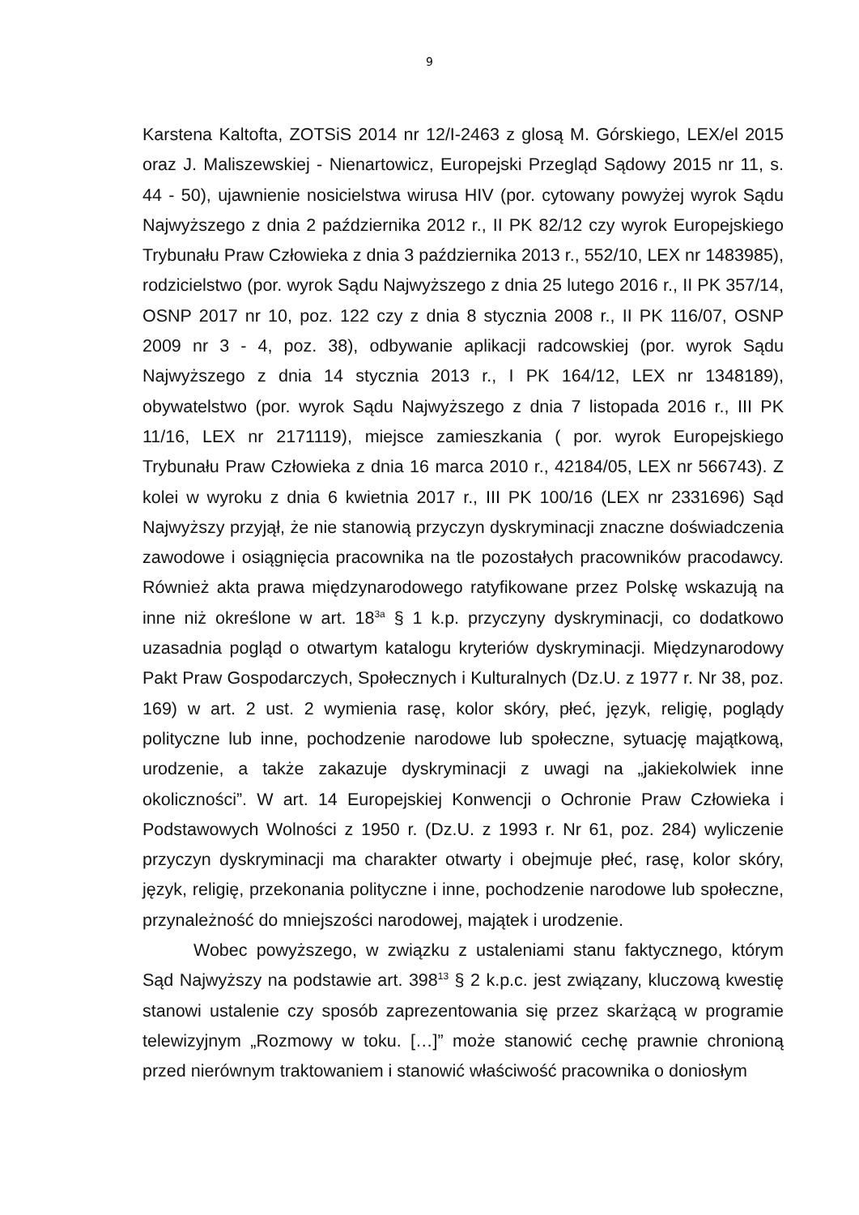9
Karstena Kaltofta, ZOTSiS 2014 nr 12/I-2463 z glosą M. Górskiego, LEX/el 2015 oraz J. Maliszewskiej - Nienartowicz, Europejski Przegląd Sądowy 2015 nr 11, s. 44 - 50), ujawnienie nosicielstwa wirusa HIV (por. cytowany powyżej wyrok Sądu Najwyższego z dnia 2 października 2012 r., II PK 82/12 czy wyrok Europejskiego Trybunału Praw Człowieka z dnia 3 października 2013 r., 552/10, LEX nr 1483985), rodzicielstwo (por. wyrok Sądu Najwyższego z dnia 25 lutego 2016 r., II PK 357/14, OSNP 2017 nr 10, poz. 122 czy z dnia 8 stycznia 2008 r., II PK 116/07, OSNP 2009 nr 3 - 4, poz. 38), odbywanie aplikacji radcowskiej (por. wyrok Sądu Najwyższego z dnia 14 stycznia 2013 r., I PK 164/12, LEX nr 1348189), obywatelstwo (por. wyrok Sądu Najwyższego z dnia 7 listopada 2016 r., III PK 11/16, LEX nr 2171119), miejsce zamieszkania ( por. wyrok Europejskiego Trybunału Praw Człowieka z dnia 16 marca 2010 r., 42184/05, LEX nr 566743). Z kolei w wyroku z dnia 6 kwietnia 2017 r., III PK 100/16 (LEX nr 2331696) Sąd Najwyższy przyjął, że nie stanowią przyczyn dyskryminacji znaczne doświadczenia zawodowe i osiągnięcia pracownika na tle pozostałych pracowników pracodawcy. Również akta prawa międzynarodowego ratyfikowane przez Polskę wskazują na inne niż określone w art. 18<sup>3a</sup> § 1 k.p. przyczyny dyskryminacji, co dodatkowo uzasadnia pogląd o otwartym katalogu kryteriów dyskryminacji. Międzynarodowy Pakt Praw Gospodarczych, Społecznych i Kulturalnych (Dz.U. z 1977 r. Nr 38, poz. 169) w art. 2 ust. 2 wymienia rasę, kolor skóry, płeć, język, religię, poglądy polityczne lub inne, pochodzenie narodowe lub społeczne, sytuację majątkową, urodzenie, a także zakazuje dyskryminacji z uwagi na „jakiekolwiek inne okoliczności”. W art. 14 Europejskiej Konwencji o Ochronie Praw Człowieka i Podstawowych Wolności z 1950 r. (Dz.U. z 1993 r. Nr 61, poz. 284) wyliczenie przyczyn dyskryminacji ma charakter otwarty i obejmuje płeć, rasę, kolor skóry, język, religię, przekonania polityczne i inne, pochodzenie narodowe lub społeczne, przynależność do mniejszości narodowej, majątek i urodzenie.
Wobec powyższego, w związku z ustaleniami stanu faktycznego, którym Sąd Najwyższy na podstawie art. 398<sup>13</sup> § 2 k.p.c. jest związany, kluczową kwestię stanowi ustalenie czy sposób zaprezentowania się przez skarżącą w programie telewizyjnym „Rozmowy w toku. […]” może stanowić cechę prawnie chronioną przed nierównym traktowaniem i stanowić właściwość pracownika o doniosłym